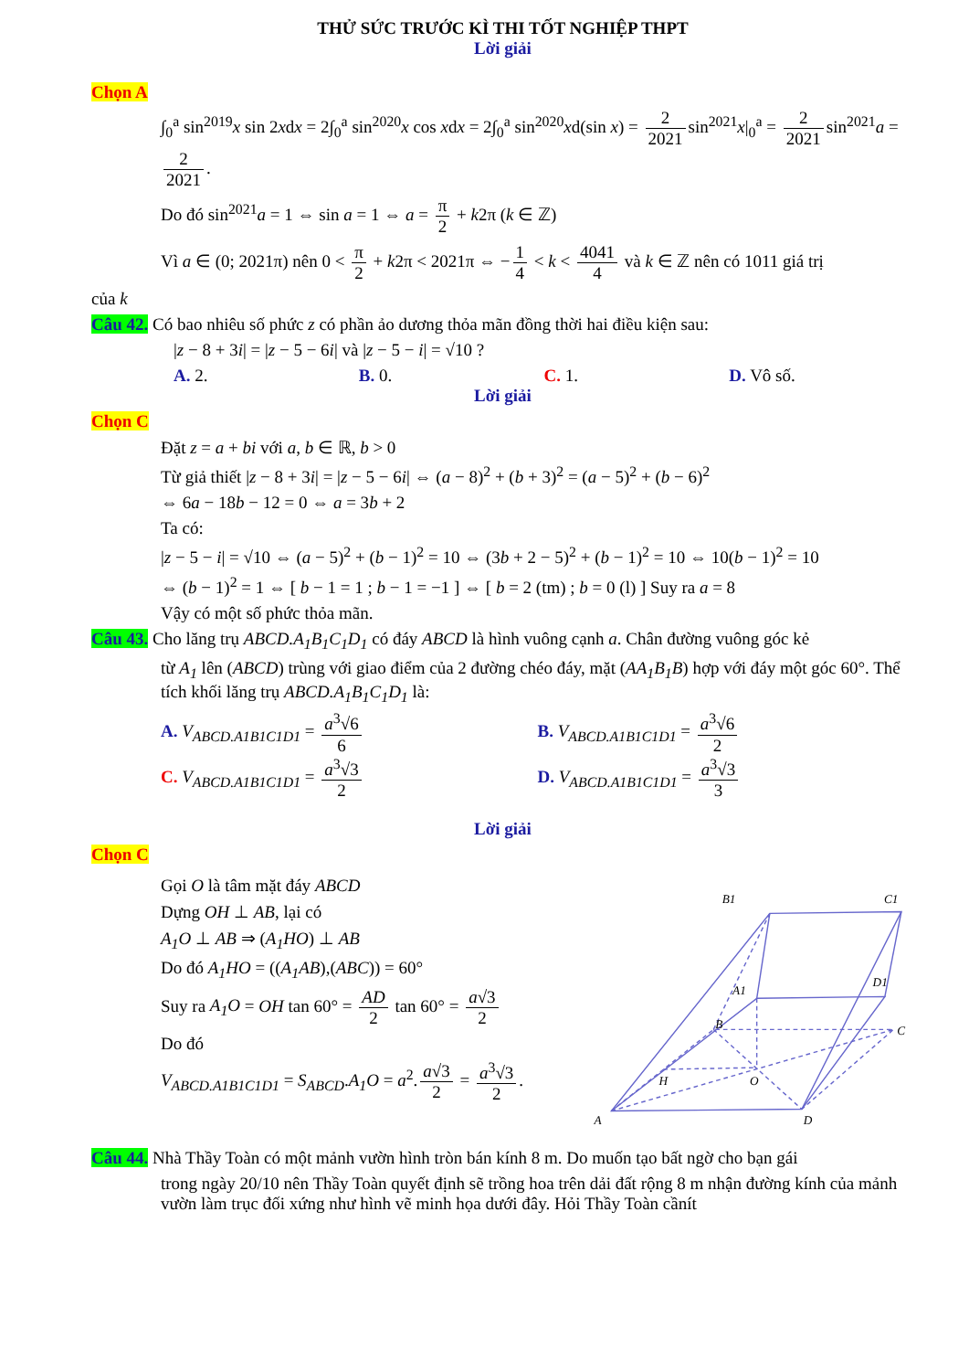THỬ SỨC TRƯỚC KÌ THI TỐT NGHIỆP THPT
Lời giải
Chọn A
∫<sub>0</sub><sup>a</sup> sin<sup>2019</sup>x sin 2xdx = 2∫<sub>0</sub><sup>a</sup> sin<sup>2020</sup>x cos xdx = 2∫<sub>0</sub><sup>a</sup> sin<sup>2020</sup>xd(sin x) = 2 2021 sin<sup>2021</sup>x|<sub>0</sub><sup>a</sup> = 2 2021 sin<sup>2021</sup>a = 2 2021.
Do đó sin<sup>2021</sup>a = 1 ⇔ sin a = 1 ⇔ a = π 2 + k2π (k ∈ ℤ)
Vì a ∈ (0; 2021π) nên 0 < π 2 + k2π < 2021π ⇔ − 1 4 < k < 4041 4 và k ∈ ℤ nên có 1011 giá trị
của k
Câu 42. Có bao nhiêu số phức z có phần ảo dương thỏa mãn đồng thời hai điều kiện sau:
|z − 8 + 3i| = |z − 5 − 6i| và |z − 5 − i| = √10 ?
A. 2. B. 0. C. 1. D. Vô số.
Lời giải
Chọn C
Đặt z = a + bi với a, b ∈ ℝ, b > 0
Từ giả thiết |z − 8 + 3i| = |z − 5 − 6i| ⇔ (a − 8)<sup>2</sup> + (b + 3)<sup>2</sup> = (a − 5)<sup>2</sup> + (b − 6)<sup>2</sup>
⇔ 6a − 18b − 12 = 0 ⇔ a = 3b + 2
Ta có:
|z − 5 − i| = √10 ⇔ (a − 5)<sup>2</sup> + (b − 1)<sup>2</sup> = 10 ⇔ (3b + 2 − 5)<sup>2</sup> + (b − 1)<sup>2</sup> = 10 ⇔ 10(b − 1)<sup>2</sup> = 10
⇔ (b − 1)<sup>2</sup> = 1 ⇔ [ b − 1 = 1 ; b − 1 = −1 ] ⇔ [ b = 2 (tm) ; b = 0 (l) ] Suy ra a = 8
Vậy có một số phức thỏa mãn.
Câu 43. Cho lăng trụ ABCD.A<sub>1</sub>B<sub>1</sub>C<sub>1</sub>D<sub>1</sub> có đáy ABCD là hình vuông cạnh a. Chân đường vuông góc kẻ
từ A<sub>1</sub> lên (ABCD) trùng với giao điểm của 2 đường chéo đáy, mặt (AA<sub>1</sub>B<sub>1</sub>B) hợp với đáy một góc 60°. Thể tích khối lăng trụ ABCD.A<sub>1</sub>B<sub>1</sub>C<sub>1</sub>D<sub>1</sub> là:
A. V<sub>ABCD.A1B1C1D1</sub> = a<sup>3</sup>√6 6 B. V<sub>ABCD.A1B1C1D1</sub> = a<sup>3</sup>√6 2
C. V<sub>ABCD.A1B1C1D1</sub> = a<sup>3</sup>√3 2 D. V<sub>ABCD.A1B1C1D1</sub> = a<sup>3</sup>√3 3
Lời giải
Chọn C
Gọi O là tâm mặt đáy ABCD
Dựng OH ⊥ AB, lại có
A<sub>1</sub>O ⊥ AB ⇒ (A<sub>1</sub>HO) ⊥ AB
Do đó A<sub>1</sub>HO = ((A<sub>1</sub>AB),(ABC)) = 60°
Suy ra A<sub>1</sub>O = OH tan 60° = AD 2 tan 60° = a√3 2
Do đó
V<sub>ABCD.A1B1C1D1</sub> = S<sub>ABCD</sub>.A<sub>1</sub>O = a<sup>2</sup>. a√3 2 = a<sup>3</sup>√3 2.
A
D
B
C
B1
C1
A1
D1
H
O
Câu 44. Nhà Thầy Toàn có một mảnh vườn hình tròn bán kính 8 m. Do muốn tạo bất ngờ cho bạn gái
trong ngày 20/10 nên Thầy Toàn quyết định sẽ trồng hoa trên dải đất rộng 8 m nhận đường kính của mảnh vườn làm trục đối xứng như hình vẽ minh họa dưới đây. Hỏi Thầy Toàn cầnít